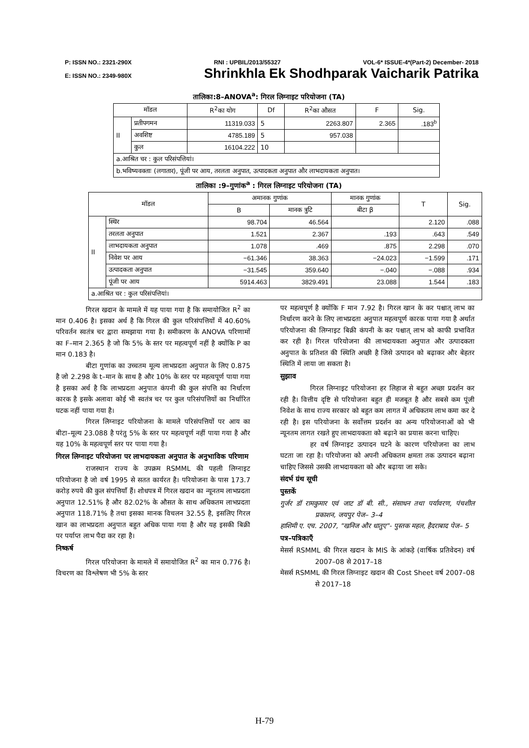P: ISSN NO.: 2321-290X RNI : UPBIL/2013/55327 VOL-6* ISSUE-4*(Part-2) December- 2018
E: ISSN NO.: 2349-980X Shrinkhla Ek Shodhparak Vaicharik Patrika
तालिका:8–ANOVA<sup>a</sup>: गिरल लिग्नाइट परियोजना (TA)
| मॉडल | | R<sup>2</sup>का योग | Df | R<sup>2</sup>का औसत | F | Sig. |
| --- | --- | --- | --- | --- | --- | --- |
| II | प्रतीपगमन | 11319.033 | 5 | 2263.807 | 2.365 | .183<sup>b</sup> |
| | अवशिष्ट | 4785.189 | 5 | 957.038 | | |
| | कुल | 16104.222 | 10 | | | |
| a.आश्रित चर : कुल परिसंपत्तियां। | | | | | | |
| b.भविष्यवक्ताः (लगातार), पूंजी पर आय, तरलता अनुपात, उत्पादकता अनुपात और लाभदायकता अनुपात। | | | | | | |
तालिका :9–गुणांक<sup>a</sup> : गिरल लिग्नाइट परियोजना (TA)
| मॉडल | | अमानक गुणांक | | मानक गुणांक | T | Sig. |
| --- | --- | --- | --- | --- | --- | --- |
| | | B | मानक त्रुटि | बीटा β | | |
| II | स्थिर | 98.704 | 46.564 | | 2.120 | .088 |
| | तरलता अनुपात | 1.521 | 2.367 | .193 | .643 | .549 |
| | लाभदायकता अनुपात | 1.078 | .469 | .875 | 2.298 | .070 |
| | निवेश पर आय | −61.346 | 38.363 | −24.023 | −1.599 | .171 |
| | उत्पादकता अनुपात | −31.545 | 359.640 | −.040 | −.088 | .934 |
| | पूंजी पर आय | 5914.463 | 3829.491 | 23.088 | 1.544 | .183 |
| a.आश्रित चर : कुल परिसंपत्तियां। | | | | | | |
गिरल खदान के मामले में यह पाया गया है कि समायोजित R<sup>2</sup> का मान 0.406 है। इसका अर्थ है कि गिरल की कुल परिसंपत्तियों में 40.60% परिवर्तन स्वतंत्र चर द्वारा समझाया गया है। समीकरण के ANOVA परिणामों का F–मान 2.365 है जो कि 5% के स्तर पर महत्वपूर्ण नहीं है क्योंकि P का मान 0.183 है।
बीटा गुणांक का उच्चतम मूल्य लाभप्रदता अनुपात के लिए 0.875 है जो 2.298 के t–मान के साथ है और 10% के स्तर पर महत्वपूर्ण पाया गया है इसका अर्थ है कि लाभप्रदता अनुपात कंपनी की कुल संपत्ति का निर्धारण कारक है इसके अलावा कोई भी स्वतंत्र चर पर कुल परिसंपत्तियों का निर्धारित घटक नहीं पाया गया है।
गिरल लिग्नाइट परियोजना के मामले परिसंपत्तियों पर आय का बीटा–मूल्य 23.088 है परंतु 5% के स्तर पर महत्वपूर्ण नहीं पाया गया है और यह 10% के महत्वपूर्ण स्तर पर पाया गया है।
गिरल लिग्नाइट परियोजना पर लाभदायकता अनुपात के अनुभाविक परिणाम
राजस्थान राज्य के उपक्रम RSMML की पहली लिग्नाइट परियोजना है जो वर्ष 1995 से सतत कार्यरत है। परियोजना के पास 173.7 करोड़ रुपये की कुल संपत्तियाँ हैं। शोधपत्र में गिरल खदान का न्यूनतम लाभप्रदता अनुपात 12.51% है और 82.02% के औसत के साथ अधिकतम लाभप्रदता अनुपात 118.71% है तथा इसका मानक विचलन 32.55 है, इसलिए गिरल खान का लाभप्रदता अनुपात बहुत अधिक पाया गया है और यह इसकी बिक्री पर पर्याप्त लाभ पैदा कर रहा है।
निष्कर्ष
गिरल परियोजना के मामले में समायोजित R<sup>2</sup> का मान 0.776 है। विचरण का विश्लेषण भी 5% के स्तर
पर महत्वपूर्ण है क्योंकि F मान 7.92 है। गिरल खान के कर पश्चात् लाभ का निर्धारण करने के लिए लाभप्रदता अनुपात महत्वपूर्ण कारक पाया गया है अर्थात परियोजना की लिग्नाइट बिक्री कंपनी के कर पश्चात् लाभ को काफी प्रभावित कर रही है। गिरल परियोजना की लाभदायकता अनुपात और उत्पादकता अनुपात के प्रतिशत की स्थिति अच्छी है जिसे उत्पादन को बढ़ाकर और बेहतर स्थिति में लाया जा सकता है।
सुझाव
गिरल लिग्नाइट परियोजना हर लिहाज से बहुत अच्छा प्रदर्शन कर रही है। वित्तीय दृष्टि से परियोजना बहुत ही मजबूत है और सबसे कम पूंजी निवेश के साथ राज्य सरकार को बहुत कम लागत में अधिकतम लाभ कमा कर दे रही है। इस परियोजना के सर्वोत्तम प्रदर्शन का अन्य परियोजनाओं को भी न्यूनतम लागत रखते हुए लाभदायकता को बढ़ाने का प्रयास करना चाहिए।
हर वर्ष लिग्नाइट उत्पादन घटने के कारण परियोजना का लाभ घटता जा रहा है। परियोजना को अपनी अधिकतम क्षमता तक उत्पादन बढ़ाना चाहिए जिससे उसकी लाभदायकता को और बढ़ाया जा सके।
संदर्भ ग्रंथ सूची
पुस्तकें
गुर्जर डॉ रामकुमार एवं जाट डॉ बी. सी., संसाधन तथा पर्यावरण, पंचशील प्रकाशन, जयपुर पेज– 3–4
हाशिमी ए. एच. 2007, "खनिज और धातुए"- पुस्तक महल, हैदराबाद पेज– 5
पत्र–पत्रिकाएँ
मेसर्स RSMML की गिरल खदान के MIS के आंकड़े (वार्षिक प्रतिवेदन) वर्ष 2007–08 से 2017–18
मेसर्स RSMML की गिरल लिग्नाइट खदान की Cost Sheet वर्ष 2007–08 से 2017–18
H-79